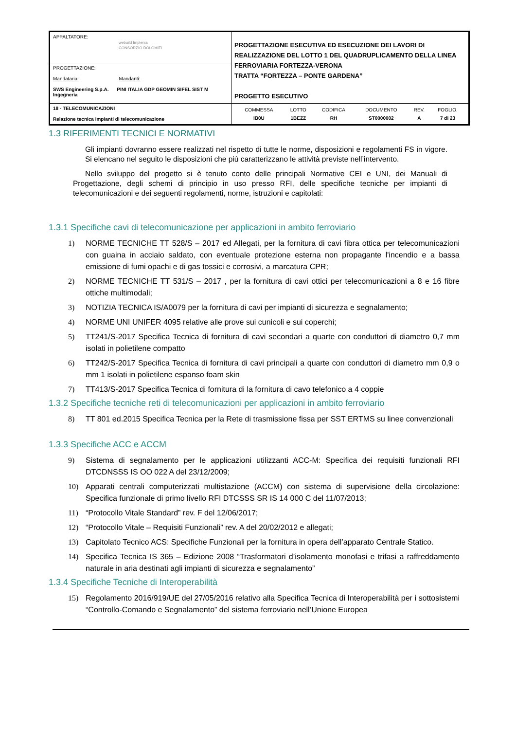| APPALTATORE: webuild Implenia CONSORZIO DOLOMITI | PROGETTAZIONE ESECUTIVA ED ESECUZIONE DEI LAVORI DI REALIZZAZIONE DEL LOTTO 1 DEL QUADRUPLICAMENTO DELLA LINEA FERROVIARIA FORTEZZA-VERONA TRATTA “FORTEZZA – PONTE GARDENA” PROGETTO ESECUTIVO |
| PROGETTAZIONE: Mandataria: Mandanti: SWS Engineering S.p.A. PINI ITALIA GDP GEOMIN SIFEL SIST M Ingegneria | |
| 18 - TELECOMUNICAZIONI Relazione tecnica impianti di telecomunicazione | / COMMESSA / LOTTO / CODIFICA / DOCUMENTO / REV. / FOGLIO. / / IB0U / 1BEZZ / RH / ST0000002 / A / 7 di 23 / |
1.3 RIFERIMENTI TECNICI E NORMATIVI
Gli impianti dovranno essere realizzati nel rispetto di tutte le norme, disposizioni e regolamenti FS in vigore. Si elencano nel seguito le disposizioni che più caratterizzano le attività previste nell’intervento.
Nello sviluppo del progetto si è tenuto conto delle principali Normative CEI e UNI, dei Manuali di Progettazione, degli schemi di principio in uso presso RFI, delle specifiche tecniche per impianti di telecomunicazioni e dei seguenti regolamenti, norme, istruzioni e capitolati:
1.3.1 Specifiche cavi di telecomunicazione per applicazioni in ambito ferroviario
1) NORME TECNICHE TT 528/S – 2017 ed Allegati, per la fornitura di cavi fibra ottica per telecomunicazioni con guaina in acciaio saldato, con eventuale protezione esterna non propagante l'incendio e a bassa emissione di fumi opachi e di gas tossici e corrosivi, a marcatura CPR;
2) NORME TECNICHE TT 531/S – 2017 , per la fornitura di cavi ottici per telecomunicazioni a 8 e 16 fibre ottiche multimodali;
3) NOTIZIA TECNICA IS/A0079 per la fornitura di cavi per impianti di sicurezza e segnalamento;
4) NORME UNI UNIFER 4095 relative alle prove sui cunicoli e sui coperchi;
5) TT241/S-2017 Specifica Tecnica di fornitura di cavi secondari a quarte con conduttori di diametro 0,7 mm isolati in polietilene compatto
6) TT242/S-2017 Specifica Tecnica di fornitura di cavi principali a quarte con conduttori di diametro mm 0,9 o mm 1 isolati in polietilene espanso foam skin
7) TT413/S-2017 Specifica Tecnica di fornitura di la fornitura di cavo telefonico a 4 coppie
1.3.2 Specifiche tecniche reti di telecomunicazioni per applicazioni in ambito ferroviario
8) TT 801 ed.2015 Specifica Tecnica per la Rete di trasmissione fissa per SST ERTMS su linee convenzionali
1.3.3 Specifiche ACC e ACCM
9) Sistema di segnalamento per le applicazioni utilizzanti ACC-M: Specifica dei requisiti funzionali RFI DTCDNSSS IS OO 022 A del 23/12/2009;
10) Apparati centrali computerizzati multistazione (ACCM) con sistema di supervisione della circolazione: Specifica funzionale di primo livello RFI DTCSSS SR IS 14 000 C del 11/07/2013;
11) “Protocollo Vitale Standard” rev. F del 12/06/2017;
12) “Protocollo Vitale – Requisiti Funzionali” rev. A del 20/02/2012 e allegati;
13) Capitolato Tecnico ACS: Specifiche Funzionali per la fornitura in opera dell’apparato Centrale Statico.
14) Specifica Tecnica IS 365 – Edizione 2008 “Trasformatori d’isolamento monofasi e trifasi a raffreddamento naturale in aria destinati agli impianti di sicurezza e segnalamento”
1.3.4 Specifiche Tecniche di Interoperabilità
15) Regolamento 2016/919/UE del 27/05/2016 relativo alla Specifica Tecnica di Interoperabilità per i sottosistemi “Controllo-Comando e Segnalamento” del sistema ferroviario nell’Unione Europea